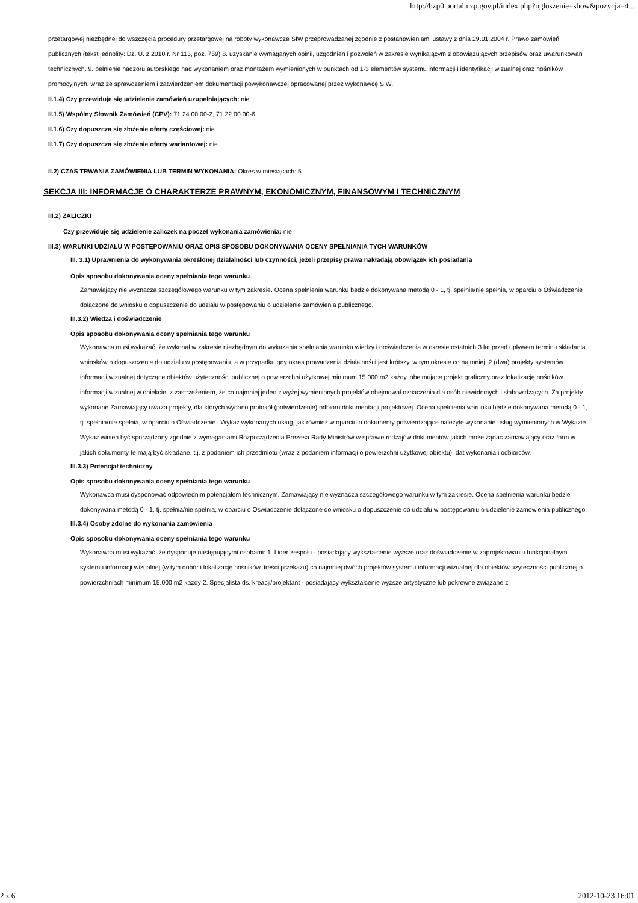http://bzp0.portal.uzp.gov.pl/index.php?ogloszenie=show&pozycja=4...
przetargowej niezbędnej do wszczęcia procedury przetargowej na roboty wykonawcze SIW przeprowadzanej zgodnie z postanowieniami ustawy z dnia 29.01.2004 r. Prawo zamówień publicznych (tekst jednolity: Dz. U. z 2010 r. Nr 113, poz. 759) 8. uzyskanie wymaganych opinii, uzgodnień i pozwoleń w zakresie wynikającym z obowiązujących przepisów oraz uwarunkowań technicznych. 9. pełnienie nadzoru autorskiego nad wykonaniem oraz montażem wymienionych w punktach od 1-3 elementów systemu informacji i identyfikacji wizualnej oraz nośników promocyjnych, wraz ze sprawdzeniem i zatwierdzeniem dokumentacji powykonawczej opracowanej przez wykonawcę SIW..
II.1.4) Czy przewiduje się udzielenie zamówień uzupełniających: nie.
II.1.5) Wspólny Słownik Zamówień (CPV): 71.24.00.00-2, 71.22.00.00-6.
II.1.6) Czy dopuszcza się złożenie oferty częściowej: nie.
II.1.7) Czy dopuszcza się złożenie oferty wariantowej: nie.
II.2) CZAS TRWANIA ZAMÓWIENIA LUB TERMIN WYKONANIA: Okres w miesiącach: 5.
SEKCJA III: INFORMACJE O CHARAKTERZE PRAWNYM, EKONOMICZNYM, FINANSOWYM I TECHNICZNYM
III.2) ZALICZKI
Czy przewiduje się udzielenie zaliczek na poczet wykonania zamówienia: nie
III.3) WARUNKI UDZIAŁU W POSTĘPOWANIU ORAZ OPIS SPOSOBU DOKONYWANIA OCENY SPEŁNIANIA TYCH WARUNKÓW
III. 3.1) Uprawnienia do wykonywania określonej działalności lub czynności, jeżeli przepisy prawa nakładają obowiązek ich posiadania
Opis sposobu dokonywania oceny spełniania tego warunku
Zamawiający nie wyznacza szczegółowego warunku w tym zakresie. Ocena spełnienia warunku będzie dokonywana metodą 0 - 1, tj. spełnia/nie spełnia, w oparciu o Oświadczenie dołączone do wniosku o dopuszczenie do udziału w postępowaniu o udzielenie zamówienia publicznego.
III.3.2) Wiedza i doświadczenie
Opis sposobu dokonywania oceny spełniania tego warunku
Wykonawca musi wykazać, że wykonał w zakresie niezbędnym do wykazania spełniania warunku wiedzy i doświadczenia w okresie ostatnich 3 lat przed upływem terminu składania wniosków o dopuszczenie do udziału w postępowaniu, a w przypadku gdy okres prowadzenia działalności jest krótszy, w tym okresie co najmniej: 2 (dwa) projekty systemów informacji wizualnej dotyczące obiektów użyteczności publicznej o powierzchni użytkowej minimum 15.000 m2 każdy, obejmujące projekt graficzny oraz lokalizację nośników informacji wizualnej w obiekcie, z zastrzeżeniem, że co najmniej jeden z wyżej wymienionych projektów obejmował oznaczenia dla osób niewidomych i słabowidzących. Za projekty wykonane Zamawiający uważa projekty, dla których wydano protokół (potwierdzenie) odbioru dokumentacji projektowej. Ocena spełnienia warunku będzie dokonywana metodą 0 - 1, tj. spełnia/nie spełnia, w oparciu o Oświadczenie i Wykaz wykonanych usług, jak również w oparciu o dokumenty potwierdzające należyte wykonanie usług wymienionych w Wykazie. Wykaz winien być sporządzony zgodnie z wymaganiami Rozporządzenia Prezesa Rady Ministrów w sprawie rodzajów dokumentów jakich może żądać zamawiający oraz form w jakich dokumenty te mają być składane, t.j. z podaniem ich przedmiotu (wraz z podaniem informacji o powierzchni użytkowej obiektu), dat wykonania i odbiorców.
III.3.3) Potencjał techniczny
Opis sposobu dokonywania oceny spełniania tego warunku
Wykonawca musi dysponować odpowiednim potencjałem technicznym. Zamawiający nie wyznacza szczegółowego warunku w tym zakresie. Ocena spełnienia warunku będzie dokonywana metodą 0 - 1, tj. spełnia/nie spełnia, w oparciu o Oświadczenie dołączone do wniosku o dopuszczenie do udziału w postępowaniu o udzielenie zamówienia publicznego.
III.3.4) Osoby zdolne do wykonania zamówienia
Opis sposobu dokonywania oceny spełniania tego warunku
Wykonawca musi wykazać, że dysponuje następującymi osobami: 1. Lider zespołu - posiadający wykształcenie wyższe oraz doświadczenie w zaprojektowaniu funkcjonalnym systemu informacji wizualnej (w tym dobór i lokalizację nośników, treści przekazu) co najmniej dwóch projektów systemu informacji wizualnej dla obiektów użyteczności publicznej o powierzchniach minimum 15.000 m2 każdy 2. Specjalista ds. kreacji/projektant - posiadający wykształcenie wyższe artystyczne lub pokrewne związane z
2 z 6 2012-10-23 16:01